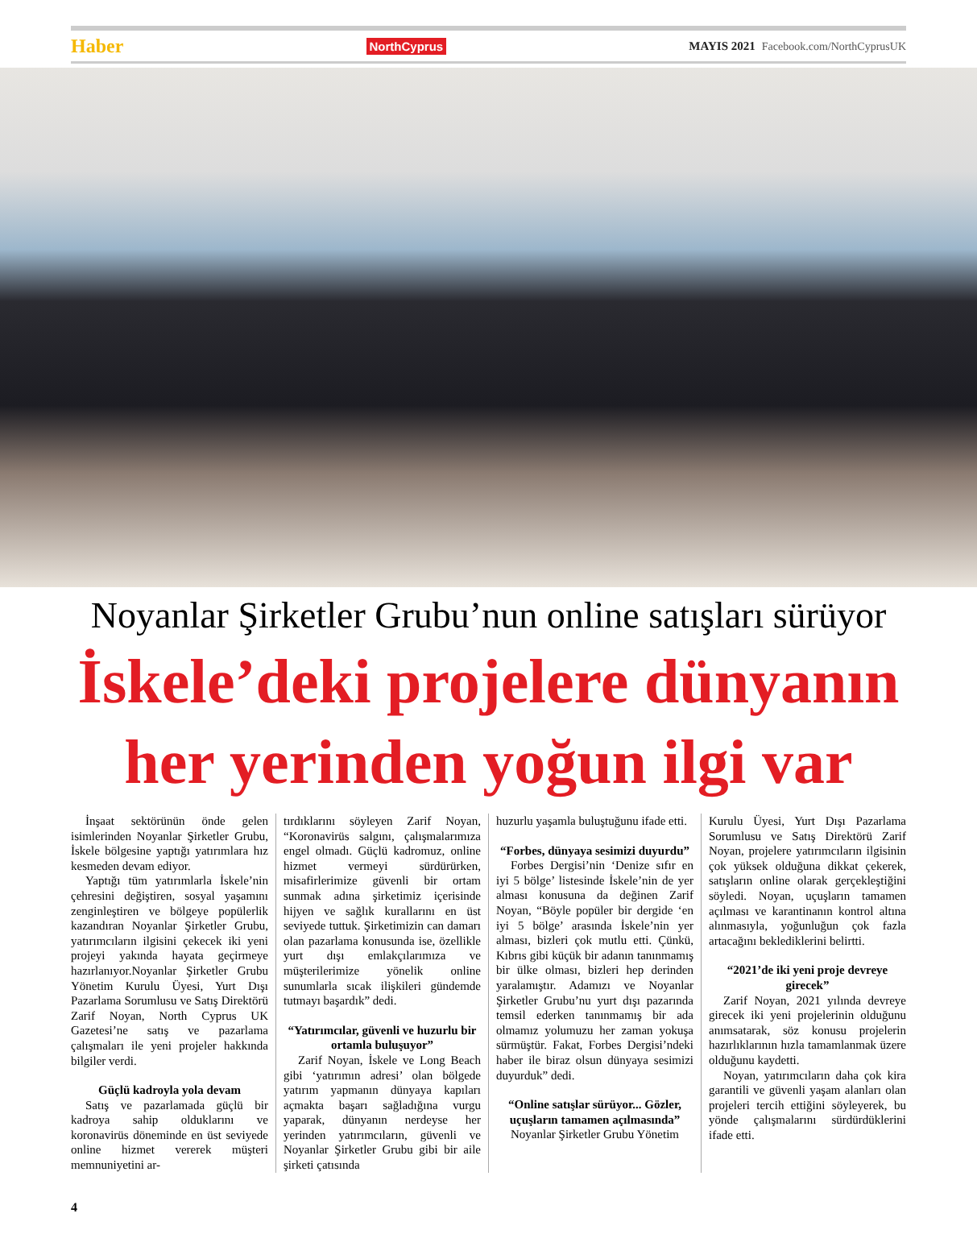Haber NorthCyprus MAYIS 2021 Facebook.com/NorthCyprusUK
Noyanlar Şirketler Grubu’nun online satışları sürüyor
İskele’deki projelere dünyanın
her yerinden yoğun ilgi var
İnşaat sektörünün önde gelen isimlerinden Noyanlar Şirketler Grubu, İskele bölgesine yaptığı yatırımlara hız kesmeden devam ediyor.
Yaptığı tüm yatırımlarla İskele’nin çehresini değiştiren, sosyal yaşamını zenginleştiren ve bölgeye popülerlik kazandıran Noyanlar Şirketler Grubu, yatırımcıların ilgisini çekecek iki yeni projeyi yakında hayata geçirmeye hazırlanıyor.Noyanlar Şirketler Grubu Yönetim Kurulu Üyesi, Yurt Dışı Pazarlama Sorumlusu ve Satış Direktörü Zarif Noyan, North Cyprus UK Gazetesi’ne satış ve pazarlama çalışmaları ile yeni projeler hakkında bilgiler verdi.
Güçlü kadroyla yola devam
Satış ve pazarlamada güçlü bir kadroya sahip olduklarını ve koronavirüs döneminde en üst seviyede online hizmet vererek müşteri memnuniyetini ar-
tırdıklarını söyleyen Zarif Noyan, “Koronavirüs salgını, çalışmalarımıza engel olmadı. Güçlü kadromuz, online hizmet vermeyi sürdürürken, misafirlerimize güvenli bir ortam sunmak adına şirketimiz içerisinde hijyen ve sağlık kurallarını en üst seviyede tuttuk. Şirketimizin can damarı olan pazarlama konusunda ise, özellikle yurt dışı emlakçılarımıza ve müşterilerimize yönelik online sunumlarla sıcak ilişkileri gündemde tutmayı başardık” dedi.
“Yatırımcılar, güvenli ve huzurlu bir ortamla buluşuyor”
Zarif Noyan, İskele ve Long Beach gibi ‘yatırımın adresi’ olan bölgede yatırım yapmanın dünyaya kapıları açmakta başarı sağladığına vurgu yaparak, dünyanın nerdeyse her yerinden yatırımcıların, güvenli ve Noyanlar Şirketler Grubu gibi bir aile şirketi çatısında
huzurlu yaşamla buluştuğunu ifade etti.
“Forbes, dünyaya sesimizi duyurdu”
Forbes Dergisi’nin ‘Denize sıfır en iyi 5 bölge’ listesinde İskele’nin de yer alması konusuna da değinen Zarif Noyan, “Böyle popüler bir dergide ‘en iyi 5 bölge’ arasında İskele’nin yer alması, bizleri çok mutlu etti. Çünkü, Kıbrıs gibi küçük bir adanın tanınmamış bir ülke olması, bizleri hep derinden yaralamıştır. Adamızı ve Noyanlar Şirketler Grubu’nu yurt dışı pazarında temsil ederken tanınmamış bir ada olmamız yolumuzu her zaman yokuşa sürmüştür. Fakat, Forbes Dergisi’ndeki haber ile biraz olsun dünyaya sesimizi duyurduk” dedi.
“Online satışlar sürüyor... Gözler, uçuşların tamamen açılmasında”
Noyanlar Şirketler Grubu Yönetim
Kurulu Üyesi, Yurt Dışı Pazarlama Sorumlusu ve Satış Direktörü Zarif Noyan, projelere yatırımcıların ilgisinin çok yüksek olduğuna dikkat çekerek, satışların online olarak gerçekleştiğini söyledi. Noyan, uçuşların tamamen açılması ve karantinanın kontrol altına alınmasıyla, yoğunluğun çok fazla artacağını beklediklerini belirtti.
“2021’de iki yeni proje devreye girecek”
Zarif Noyan, 2021 yılında devreye girecek iki yeni projelerinin olduğunu anımsatarak, söz konusu projelerin hazırlıklarının hızla tamamlanmak üzere olduğunu kaydetti.
Noyan, yatırımcıların daha çok kira garantili ve güvenli yaşam alanları olan projeleri tercih ettiğini söyleyerek, bu yönde çalışmalarını sürdürdüklerini ifade etti.
4